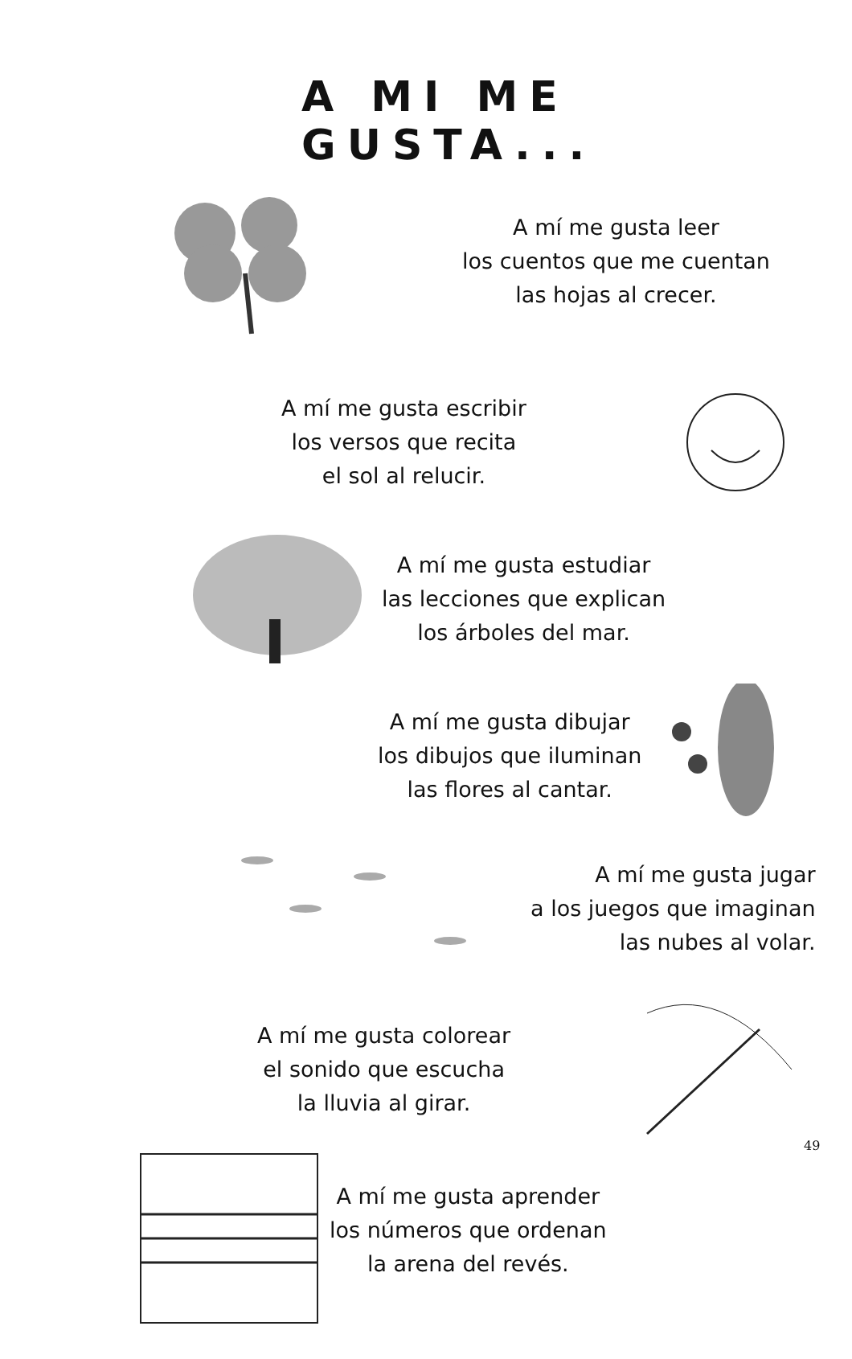A MI ME GUSTA...
A mí me gusta leer
los cuentos que me cuentan
las hojas al crecer.
A mí me gusta escribir
los versos que recita
el sol al relucir.
A mí me gusta estudiar
las lecciones que explican
los árboles del mar.
A mí me gusta dibujar
los dibujos que iluminan
las flores al cantar.
A mí me gusta jugar
a los juegos que imaginan
las nubes al volar.
A mí me gusta colorear
el sonido que escucha
la lluvia al girar.
A mí me gusta aprender
los números que ordenan
la arena del revés.
49